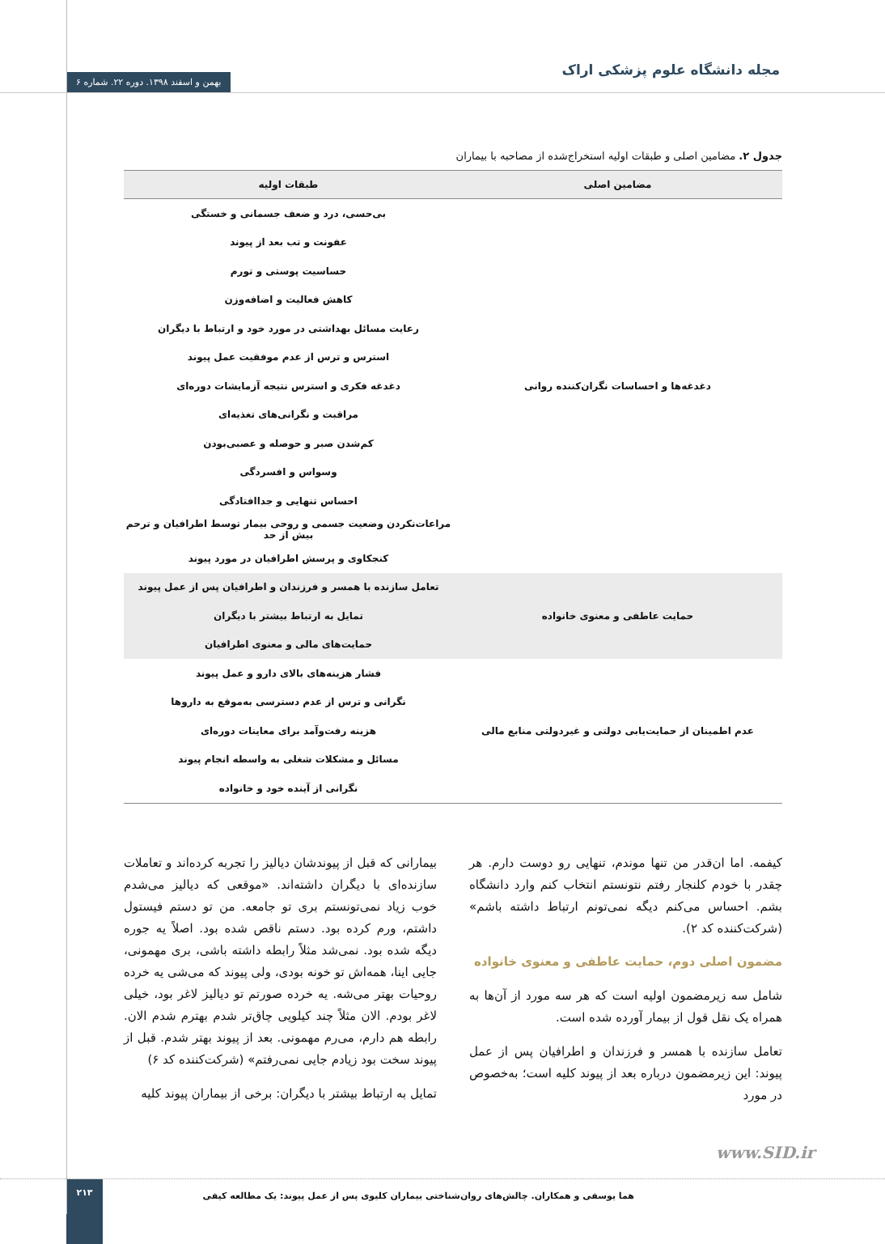مجله دانشگاه علوم پزشکی اراک
بهمن و اسفند ۱۳۹۸. دوره ۲۲. شماره ۶
جدول ۲. مضامین اصلی و طبقات اولیه استخراج‌شده از مصاحبه با بیماران
| مضامین اصلی | طبقات اولیه |
| --- | --- |
| دغدغه‌ها و احساسات نگران‌کننده روانی | بی‌حسی، درد و ضعف جسمانی و خستگی |
| | عفونت و تب بعد از پیوند |
| | حساسیت پوستی و تورم |
| | کاهش فعالیت و اضافه‌وزن |
| | رعایت مسائل بهداشتی در مورد خود و ارتباط با دیگران |
| | استرس و ترس از عدم موفقیت عمل پیوند |
| | دغدغه فکری و استرس نتیجه آزمایشات دوره‌ای |
| | مراقبت و نگرانی‌های تغذیه‌ای |
| | کم‌شدن صبر و حوصله و عصبی‌بودن |
| | وسواس و افسردگی |
| | احساس تنهایی و جداافتادگی |
| | مراعات‌نکردن وضعیت جسمی و روحی بیمار توسط اطرافیان و ترحم بیش از حد |
| | کنجکاوی و پرسش اطرافیان در مورد پیوند |
| حمایت عاطفی و معنوی خانواده | تعامل سازنده با همسر و فرزندان و اطرافیان پس از عمل پیوند |
| | تمایل به ارتباط بیشتر با دیگران |
| | حمایت‌های مالی و معنوی اطرافیان |
| عدم اطمینان از حمایت‌یابی دولتی و غیردولتی منابع مالی | فشار هزینه‌های بالای دارو و عمل پیوند |
| | نگرانی و ترس از عدم دسترسی به‌موقع به داروها |
| | هزینه رفت‌وآمد برای معاینات دوره‌ای |
| | مسائل و مشکلات شغلی به واسطه انجام پیوند |
| | نگرانی از آینده خود و خانواده |
کیفمه. اما ان‌قدر من تنها موندم، تنهایی رو دوست دارم. هر چقدر با خودم کلنجار رفتم نتونستم انتخاب کنم وارد دانشگاه بشم. احساس می‌کنم دیگه نمی‌تونم ارتباط داشته باشم» (شرکت‌کننده کد ۲).
مضمون اصلی دوم، حمایت عاطفی و معنوی خانواده
شامل سه زیرمضمون اولیه است که هر سه مورد از آن‌ها به همراه یک نقل قول از بیمار آورده شده است.
تعامل سازنده با همسر و فرزندان و اطرافیان پس از عمل پیوند: این زیرمضمون درباره بعد از پیوند کلیه است؛ به‌خصوص در مورد
بیمارانی که قبل از پیوندشان دیالیز را تجربه کرده‌اند و تعاملات سازنده‌ای با دیگران داشته‌اند. «موقعی که دیالیز می‌شدم خوب زیاد نمی‌تونستم بری تو جامعه. من تو دستم فیستول داشتم، ورم کرده بود. دستم ناقص شده بود. اصلاً یه جوره دیگه شده بود. نمی‌شد مثلاً رابطه داشته باشی، بری مهمونی، جایی اینا، همه‌اش تو خونه بودی، ولی پیوند که می‌شی یه خرده روحیات بهتر می‌شه. یه خرده صورتم تو دیالیز لاغر بود، خیلی لاغر بودم. الان مثلاً چند کیلویی چاق‌تر شدم بهترم شدم الان. رابطه هم دارم، می‌رم مهمونی. بعد از پیوند بهتر شدم. قبل از پیوند سخت بود زیادم جایی نمی‌رفتم» (شرکت‌کننده کد ۶)
تمایل به ارتباط بیشتر با دیگران: برخی از بیماران پیوند کلیه
www.SID.ir
هما یوسفی و همکاران. چالش‌های روان‌شناختی بیماران کلیوی پس از عمل پیوند: یک مطالعه کیفی
۲۱۳